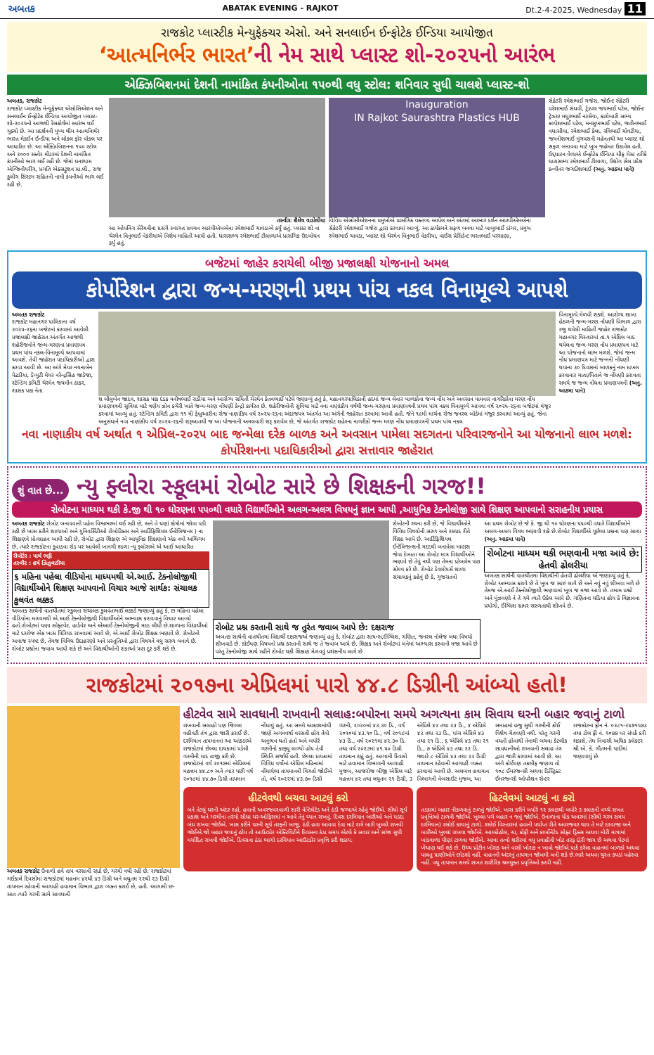અબતક ABATAK EVENING - RAJKOT Dt.2-4-2025, Wednesday 11
રાજકોટ પ્લાસ્ટીક મેન્યુફેક્ચર એસો. અને સનલાઈન ઈન્ફોટેક ઈન્ડિયા આયોજીત
‘આત્મનિર્ભર ભારત’ની નેમ સાથે પ્લાસ્ટ શો-૨૦૨૫નો આરંભ
એક્ઝિબિશનમાં દેશની નામાંકિત કંપનીઓના ૧૫૦થી વધુ સ્ટોલ: શનિવાર સુધી ચાલશે પ્લાસ્ટ-શો
અબતક, રાજકોટ
રાજકોટ પ્લાસ્ટીક મેન્યુફેક્ચર એસોસિએશન અને સનલાઈન ઈન્ફોટેક ઈન્ડિયા આયોજીત પ્લાસ્ટ-શો-૨૦૨૫નો આજથી રેસકોર્ષમાં આરંભ થઈ ચુક્યો છે. આ પ્રદર્શનની મુખ્ય થીમ આત્મનિર્ભર ભારત મેકઈન ઈન્ડીયા અને લોકલ ફોર વોકલ પર આધારિત છે. આ એક્ઝિબિશનના ૧૫૦ સ્ટોલ અને ૨૦૦૦ સ્ક્વેર મીટરમાં દેશની નામાંકિત કંપનીઓ ભાગ લઈ રહી છે. જેમાં ઘનશ્યામ એન્જિનીયરીંગ, પ્રગતિ એક્સટ્રુશન પ્રા.લી., રાજ કુલીંગ સિસ્ટમ સહિતની નામી કંપનીઓ ભાગ લઈ રહી છે.
તસ્વીરઃ શૈલેષ વાડોલીયા
આ ઓપનિંગ સેરેમનીના પ્રસંગે સ્વાગત પ્રવચન આરપીએમએના રમેશભાઈ ચાવડાએ કર્યું હતું. પ્લાસ્ટ શો ના ચેરમેન વિનુભાઈ વેકરીયાએ વિશેષ માહિતી આપી હતી. ધારાસભ્ય રમેશભાઈ ટીલાળાએ પ્રાસંગિક ઉદબોધન કર્યું હતું.
Inauguration
IN Rajkot Saurashtra Plastics HUB
વિવિધ એસોસીએશનના પ્રમુખોએ પ્રાસંગિક વક્તવ્ય આપેલ અને અંતમાં આભાર દર્શન આરપીએમએના સેક્રેટરી રમેશભાઈ ગજેરા દ્વારા કરવામાં આવ્યું. આ કાર્યક્રમને સફળ બનવા માટે બાબુભાઈ ડાંગર, પ્રમુખ રમેશભાઈ ચાવડા, પ્લાસ્ટ શો ચેરમેન વિનુભાઈ વેકરીયા, વાઈસ પ્રેસિડેન્ટ ભરતભાઈ પરસાણા,
સેક્રેટરી રમેશભાઈ ગજેરા, જોઈન્ટ સેક્રેટરી પરેશભાઈ સંઘવી, ટ્રેઝરર જયભાઈ પટેલ, જોઈન્ટ ટ્રેઝરર મધુરભાઈ નરસેયા, કારોબારી સભ્ય કલ્પેશભાઈ પટેલ, મનસુખભાઈ પટેલ, જતીનભાઈ વઘાસીયા, રમેશભાઈ કેલા, રવિભાઈ ચોવટીયા, જયનીશભાઈ મુંગપરાની મહેનતથી આ પ્લાસ્ટ શો સફળ બનાવવા માટે ખુબ જહેમત ઉઠાવેલ હતી. ઉદ્દઘાટન વેળાએ ઈન્ફોટેક ઈન્ડિયા ચીફ ગેસ્ટ તરીકે ધારાસભ્ય રમેશભાઈ ટીલાળા, ઉદ્યોગ સેલ પ્રદેશ કન્વીનર જગદીશભાઈ (અનુ. આઠમા પાને)
બજેટમાં જાહેર કરાયેલી બીજી પ્રજાલક્ષી યોજનાનો અમલ
કોર્પોરેશન દ્વારા જન્મ-મરણની પ્રથમ પાંચ નકલ વિનામૂલ્યે આપશે
અબતક રાજકોટ
રાજકોટ મહાનગર પાલિકાના વર્ષ ૨૦૨૫-૨૬ના બજેટમાં કરવામાં આવેલી પ્રજાલક્ષી જાહેરાત અંતર્ગત આજથી શહેરીજનોને જન્મ-મરણના પ્રમાણપત્ર પ્રથમ પાંચ નકલ-વિનામૂલ્યે આપવામાં આવશે. તેવી જાહેરાત પદાધિકારીઓ દ્વારા કરવા આવી છે. આ અંગે મેયર નયનાબેન પેઢડીયા, ડેપ્યુટી મેયર નરેન્દ્રસિંહ જાડેજા, સ્ટેન્ડિંગ કમિટી ચેરમેન જયમીન ઠાકર, શાસક પક્ષ નેતા
શ લીલુબેન જાદવ, શાસક પક્ષ દંડક મનીષભાઈ રાડીયા અને આરોગ્ય સમિતી ચેરમેન કેતનભાઈ પટેલે જણાવ્યું હતું કે, મહાનગરપાલિકાની હદમાં જન્મ લેનાર બાળકોના જન્મ નોંધ અને અવસાન પામનાર નાગરિકોના મરણ નોંધ પ્રમાણપત્રની સુવિધા માટે ત્રણેય ઝોન કચેરી ખાતે જન્મ-મરણ નોંધણી કેન્દ્રો કાર્યરત છે. શહેરીજનોની સુવિધા માટે નવા નાણાંકીય વર્ષથી જન્મ-મરણના પ્રમાણપત્રની પ્રથમ પાંચ નકલ વિનામૂલ્યે આપવા વર્ષ ૨૦૨૫-૨૬ના બજેટમાં મંજૂર કરવામાં આવ્યું હતું. સ્ટેન્ડિંગ કમિટી દ્વારા ૧૧ મી ફેબ્રુઆરીના રોજ નાણાંકિય વર્ષ ૨૦૨૫-૨૬ના અંદાજપત્ર અંતર્ગત આ અંગેની જાહેરાત કરવામાં આવી હતી. જેને ૧૯મી માર્ચના રોજ જનરલ બોર્ડમાં મંજૂર કરવામાં આવ્યું હતું. જેના અનુસંધાને નવા નાણાંકીય વર્ષ ૨૦૨૫-૨૬ની શરૂઆતથી જ આ યોજનાની અમલવારી શરૂ કરાવેલ છે, જે અંતર્ગત રાજકોટ શહેરના નાગરીકો જન્મ મરણ નોંધ પ્રમાણપત્રની પ્રથમ પાંચ નકલ
વિનામૂલ્યે મેળવી શકશે. આરોગ્ય શાખા હેઠળની જન્મ-મરણ નોંધણી વિભાગ દ્વારા રજુ થયેલી માહિતી જાહેર રાજકોટ મહાનગર વિસ્તારમાં તા.૧ એપ્રિલ બાદ થયેલના જન્મ-મરણ નોંધ પ્રમાણપત્ર માટે આ યોજનાનો લાભ મળશે. જેમાં જન્મ નોંધ પ્રમાણપત્ર માટે જન્મની નોંધણી થયાના ૩૦ દિવસમાં બાળકનું નામ દાખલ કરવાનાર માતા/પિતાને જ નોંધણી કરાવતા સમયે જ જન્મ નોંધના પ્રમાણપત્રની (અનુ. આઠમા પાને)
નવા નાણાકીય વર્ષ અર્થાત ૧ એપ્રિલ-૨૦૨૫ બાદ જન્મેલા દરેક બાળક અને અવસાન પામેલા સદગતના પરિવારજનોને આ યોજનાનો લાભ મળશે: કોર્પોરેશનના પદાધિકારીઓ દ્વારા સત્તાવાર જાહેરાત
શું વાત છે... ન્યુ ફ્લોરા સ્કૂલમાં રોબોટ સારે છે શિક્ષકની ગરજ!!
રોબોટના માધ્યમ થકી કે.જી થી ૧૦ ધોરણના ૫૫૦થી વધારે વિદ્યાર્થીઓને અલગ-અલગ વિષયનું જ્ઞાન આપી ,આધુનિક ટેક્નોલોજી સાથે શિક્ષણ આપવાનો સરાહનીય પ્રયાસ
અબતક રાજકોટ રોબોટ બનાવવાની પહેલ વિશ્વભરમાં થઈ રહી છે, અને તે ઘણાં ક્ષેત્રોમાં જોવા પડી રહી છે ખાસ કરીને શાળાઓ અને યુનિવર્સિટીઓ રોબોટિક્સ અને આર્ટિફિશિયલ ઈન્ટેલિજન્સ ) ના શિક્ષણને પ્રોત્સાહન આપી રહી છે, રોબોટ દ્વારા શિક્ષણ એ આધુનિક શિક્ષણનો એક નવો અભિગમ છે, ત્યારે રાજકોટના કુવાડવા રોડ પર આવેલી ખાનગી શાળા ન્યૂ ફ્લોરાએ એ આઈ આધારિત
રીપોર્ટર : પાર્થ ભટ્ટી
તસ્વીર : હર્ષ ઝિંઝુવાડીયા
૬ મહિના પહેલા વીડિયોના માધ્યમથી એ.આઈ. ટેક્નોલોજીથી વિદ્યાર્થીઓને શિક્ષણ આપવાનો વિચાર આજે સાર્થક: સંચાલક કુલવંત લક્કડ
અબતક સાથેની વાતચીતમાં સ્કુલના સંચાલક કુલવંતભાઈ લક્કડે જણાવ્યું હતું કે, છ મહિના પહેલા વીડિયોના માધ્યમથી એ.આઈ ટેક્નોલોજીથી વિદ્યાર્થીઓને અભ્યાસ કરાવવાનું વિચાર આવ્યો હતો.રોબોટમાં ઘણા સોફ્ટવેર, હાર્ડવેર અને એઆઈ ટેક્નોલોજીની મદદ લીધી છે.શાળાના વિદ્યાર્થીઓ માટે દરરોજ એક ખાસ પિરિયડ રાખવામાં આવે છે, એ.આઈ રોબોટ શિક્ષક ભણાવે છે. રોબોટનો અવાજ સ્પષ્ટ છે, તેમજ વિવિધ ઉદાહરણો અને પ્રસ્તુતિઓ દ્વારા વિષયને વધુ સરળ બનાવે છે. રોબોટ પ્રશ્નોના જવાબ આપી શકે છે અને વિદ્યાર્થીઓની શંકાઓ પણ દૂર કરી શકે છે.
રોબોટની રચના કરી છે, જે વિદ્યાર્થીઓને વિવિધ વિષયોની સરળ અને રસપ્રદ રીતે શિક્ષા આપે છે. આર્ટિફિશિયલ ઈન્ટેલિજન્સની મદદથી બનાવેલા માણસ જેવા દેખાતા આ રોબોટ માત્ર વિદ્યાર્થીઓને ભણાવે છે તેવું નથી પણ તેમના પ્રોબલેમ પણ સોલ્વ કરે છે. રોબોટ ડેવલોપર્સ શાળા સંચાલકનું કહેવું છે કે, ગુજરાતનો
રોબોટ પ્રશ્ન કરતાની સાથે જ તુરંત જવાબ આપે છે: દક્ષરાજ
અબતક સાથેની વાતચીતમાં વિદ્યાર્થી દક્ષરાજએ જણાવ્યું હતું કે, રોબોટ દ્વારા સાયન્સ,ઈંગ્લિશ, ગણિત, જનરલ નોલેજ બધા વિષયો શીખવાડે છે. કોઈપણ વિષયનો પ્રશ્ન કરતાની સાથે જ તે જવાબ આપે છે. શિક્ષક અને રોબોટમાં બંનેમાં અભ્યાસ કરવાની મજા આવે છે પરંતુ ટેક્નોલોજી સાથે રહીને રોબોટ થકી શિક્ષણ મેળવવું પ્રશંસનીય લાગે છે
આ પ્રથમ રોબોટ છે જે કે. જી થી ૧૦ ધોરણના ૫૫૦થી વધારે વિદ્યાર્થીઓને અલગ-અલગ વિષય ભણાવી શકે છે.રોબોટ વિદ્યાર્થીએ પૂછેલા પ્રશ્નના પણ સાચા (અનુ. આઠમા પાને)
રોબોટના માધ્યમ થકી ભણવાની મજા આવે છે: હેતવી ઢોલરીયા
અબતક સાથેની વાતચીતમાં વિદ્યાર્થીની હેતવી ઢોલરીયા એ જણાવ્યું હતું કે, રોબોટ અભ્યાસ કરાવે છે તે ખુબ જ સારું લાગે છે અને નવું નવું શીખવા મળે છે તેમજ એ.આઈ ટેક્નોલોજીથી ભણવામાં ખૂબ જ મજા આવે છે. તમામ પ્રશ્નો અને મુંઝવણો ને તે ગમે ત્યારે ઉકેલ આપે છે. ગણિતના ઘડિયા હોય કે વિજ્ઞાનના પ્રયોગો, ઈંગ્લિશ ગ્રામર સરળતાથી શીખવે છે.
રાજકોટમાં ૨૦૧૭ના એપ્રિલમાં પારો ૪૪.૮ ડિગ્રીની આંબ્યો હતો!
અબતક રાજકોટ ઉનાળો હવે તાપ વરસાવી રહ્યો છે, ગરમી વધી રહી છે. રાજકોટમાં ગઈકાલે દિવસોમાં રાજકોટમાં મહત્તમ ૪૨થી ૪૩ ડિગ્રી અને લઘુતમ ૨૨થી ૨૩ ડિગ્રી તાપમાન રહેવાની આગાહી હવામાન વિભાગ દ્વારા વ્યક્ત કરાઈ છે, હતી. આગામી છ-સાત ત્યારે ગરમી સામે સાવધાની
હીટવેવ સામે સાવધાની રાખવાની સલાહ:બપોરના સમયે અગત્યના કામ સિવાય ઘરની બહાર જવાનું ટાળો
રાખવાની સલાહો પણ જિલ્લા વહીવટી તંત્ર દ્વારા જારી કરાઈ છે. દરમિયાન તાપમાનના આ આંકડાએ રાજકોટમાં છેલ્લા દાયકામાં પડેલી ગરમીની યાદ તાજી કરી છે. રાજકોટમાં વર્ષ ૨૦૧૭માં એપ્રિલમાં મહત્તમ ૪૪.૮૦ અને ત્યાર પછી વર્ષ ૨૦૧૯માં ૪૪.૭૦ ડિગ્રી તાપમાન નોંધાયું હતું. આ સમયે આકાશમાંથી જાણે અગનવર્ષા વરસતી હોય તેવો અનુભવ થતો હતો અને બપોરે ગરમીનો કરફ્યૂ લાગ્યો હોય તેવી સ્થિતિ સર્જાઈ હતી. છેલ્લા દાયકામાં વિવિધ વર્ષોમાં એપ્રિલ મહિનામાં નોંધાયેલા તાપમાનની વિગતો જોઈએ તો, વર્ષ ૨૦૨૨માં ૪૩.૭૦ ડિગ્રી ગરમી, ૨૦૨૦માં ૪૩.૩૦ ડિ., વર્ષ ૨૦૧૦માં ૪૩.૧૦ ડિ., વર્ષ ૨૦૧૮માં ૪૩ ડિ., વર્ષ ૨૦૨૧માં ૪૨.૩૦ ડિ. તથા વર્ષ ૨૦૨૩માં ૪૧.૫૦ ડિગ્રી તાપમાન રહ્યું હતું. આગામી દિવસો માટે હવામાન વિભાગની આગાહી મુજબ, આજરોજ બીજી એપ્રિલ માટે મહત્તમ ૪૨ તથા લઘુતમ ૨૧ ડિગ્રી, ૩ એપ્રિલે ૪૨ તથા ૨૩ ડિ., ૪ એપ્રિલે ૪૨ તથા ૨૩ ડિ., પાંચ એપ્રિલે ૪૩ તથા ૨૧ ડિ., ૬ એપ્રિલે ૪૩ તથા ૨૧ ડિ., ૭ એપ્રિલે ૪૩ તથા ૨૨ ડિ. જ્યારે ૮ એપ્રિલે ૪૩ તથા ૨૨ ડિગ્રી તાપમાન રહેવાની આગાહી વ્યક્ત કરવામાં આવી છે. અલબત્ત હવામાન વિભાગની વેબસાઈટ મુજબ, આ સમાહમાં હજુ સુધી ગરમીની કોઈ વિશેષ ચેતવણી નથી. પરંતુ ગરમી વધતી હોવાથી તેનાથી બચવા કેટલીક સાવધાનીઓ રાખવાની સલાહ તંત્ર દ્વારા જારી કરવામાં આવી છે. આ અંગે કોઈપણ તકલીફ જણાય તો ૧૦૮ ઈમરજન્સી અથવા ડિસ્ટ્રિક્ટ ઈમરજન્સી ઓપરેશન સેન્ટર રાજકોટના ફોન નં. ૦૨૮૧-૨૪૭૧૫૭૩ તથા ટોલ ફ્રી નં. ૧૦૭૭ પર સંપર્ક કરી શકાશે, તેમ નિવાસી અધિક કલેક્ટર શ્રી એ. કે. ગૌતમની યાદીમાં જણાવાયું છે.
હીટવેવથી બચવા આટલું કરો
બને તેટલું ઘરની અંદર રહો, હવાની અવરજવરવાળી સારી વેન્ટિલેટેડ અને ઠંડી જગ્યાએ રહેવું જોઈએ. સીધો સૂર્ય પ્રકાશ અને ગરમીના તરંગો સીધા ઘર-ઓફિસમાં ન આવે તેનું ધ્યાન રાખવું. દિવસ દરમિયાન બારીઓ અને પડદા બંધ રાખવા જોઈએ. ખાસ કરીને ઘરની સૂર્ય તરફની બાજુ, ઠંડી હવા આવવા દેવા માટે રાત્રે બારી ખુલ્લી રાખવી જોઈએ.જો બહાર જવાનું હોય તો આઉટડોર એક્ટિવિટીને દિવસના ઠંડા સમય એટલે કે સવાર અને સાંજ સુધી મર્યાદિત રાખવી જોઈએ. દિવસના ઠંડા ભાગો દરમિયાન આઉટડોર પ્રવૃત્તિ કરી શકાય.
હિટવેવમાં આટલું ના કરો
તડકામાં બહાર નીકળવાનું ટાળવું જોઈએ. ખાસ કરીને બપોરે ૧૨ કલાકથી બપોરે ૩ કલાકની વચ્ચે સખત પ્રવૃત્તિઓ ટાળવી જોઈએ. ખુલ્લા પગે બહાર ન જવું જોઈએ. ઉનાળાના પીક અવરમાં (સૌથી ગરમ સમય દરમિયાન) રસોઈ કરવાનું ટાળો. રસોઈ વિસ્તારમાં હવાની પર્યાપ્ત રીતે અવરજવર થાય તે માટે દરવાજા અને બારીઓ ખુલ્લાં રાખવા જોઈએ. આલ્કોહોલ, ચા, કોફી અને કાર્બોનેટેડ સોફ્ટ ડ્રિંક્સ અથવા મોટી માત્રામાં ખાંડવાળા પીણાં ટાળવા જોઈએ. આવા તત્વો શરીરમાં વધુ પ્રવાહીની ખોટ તરફ દોરી જાય છે અથવા પેટમાં ખેંચાણ થઈ શકે છે. ઉચ્ચ પ્રોટીન ખોરાક અને વાસી ખોરાક ન ખાવો જોઈએ.પાર્ક કરેલા વાહનમાં બાળકો અથવા પાલતુ પ્રાણીઓને છોડશો નહીં. વાહનની અંદરનું તાપમાન જોખમી બની શકે છે.ભારે અથવા ચુસ્ત કપડાં પહેરવા નહીં. વધુ તાપમાન સમયે સખત શારીરિક શ્રમયુક્ત પ્રવૃત્તિઓ કરવી નહીં.